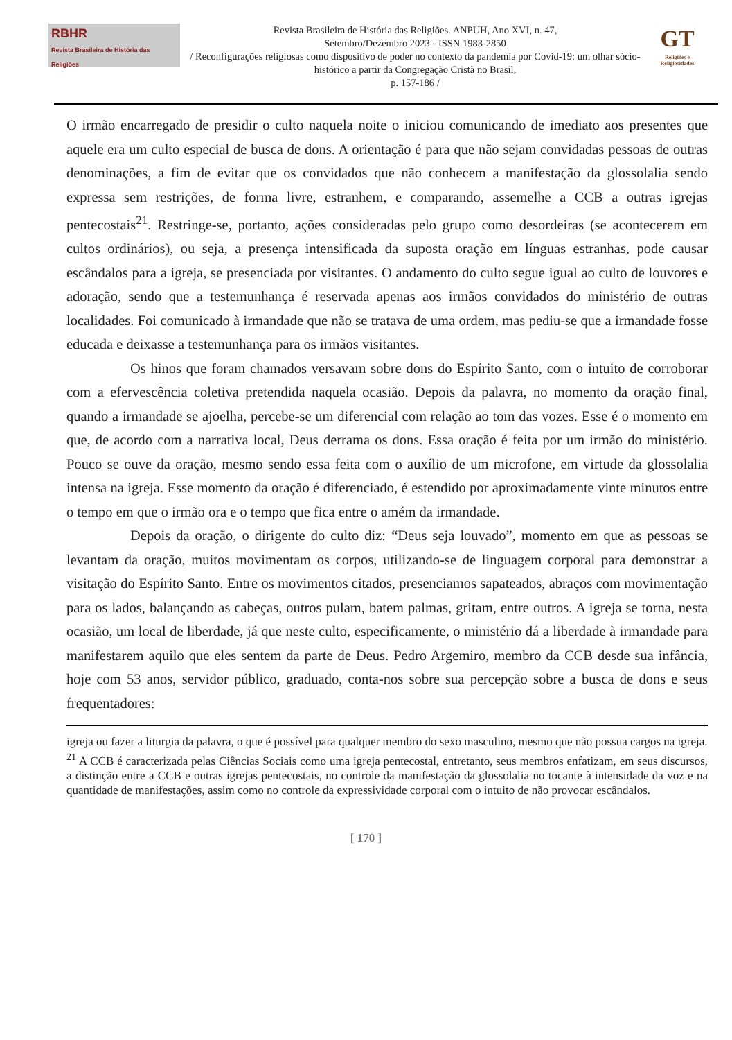RBHR
Revista Brasileira de História das Religiões
Revista Brasileira de História das Religiões. ANPUH, Ano XVI, n. 47,
Setembro/Dezembro 2023 - ISSN 1983-2850
/ Reconfigurações religiosas como dispositivo de poder no contexto da pandemia por Covid-19: um olhar sócio-histórico a partir da Congregação Cristã no Brasil,
p. 157-186 /
GT
Religiões e Religiosidades
O irmão encarregado de presidir o culto naquela noite o iniciou comunicando de imediato aos presentes que aquele era um culto especial de busca de dons. A orientação é para que não sejam convidadas pessoas de outras denominações, a fim de evitar que os convidados que não conhecem a manifestação da glossolalia sendo expressa sem restrições, de forma livre, estranhem, e comparando, assemelhe a CCB a outras igrejas pentecostais<sup>21</sup>. Restringe-se, portanto, ações consideradas pelo grupo como desordeiras (se acontecerem em cultos ordinários), ou seja, a presença intensificada da suposta oração em línguas estranhas, pode causar escândalos para a igreja, se presenciada por visitantes. O andamento do culto segue igual ao culto de louvores e adoração, sendo que a testemunhança é reservada apenas aos irmãos convidados do ministério de outras localidades. Foi comunicado à irmandade que não se tratava de uma ordem, mas pediu-se que a irmandade fosse educada e deixasse a testemunhança para os irmãos visitantes.
Os hinos que foram chamados versavam sobre dons do Espírito Santo, com o intuito de corroborar com a efervescência coletiva pretendida naquela ocasião. Depois da palavra, no momento da oração final, quando a irmandade se ajoelha, percebe-se um diferencial com relação ao tom das vozes. Esse é o momento em que, de acordo com a narrativa local, Deus derrama os dons. Essa oração é feita por um irmão do ministério. Pouco se ouve da oração, mesmo sendo essa feita com o auxílio de um microfone, em virtude da glossolalia intensa na igreja. Esse momento da oração é diferenciado, é estendido por aproximadamente vinte minutos entre o tempo em que o irmão ora e o tempo que fica entre o amém da irmandade.
Depois da oração, o dirigente do culto diz: “Deus seja louvado”, momento em que as pessoas se levantam da oração, muitos movimentam os corpos, utilizando-se de linguagem corporal para demonstrar a visitação do Espírito Santo. Entre os movimentos citados, presenciamos sapateados, abraços com movimentação para os lados, balançando as cabeças, outros pulam, batem palmas, gritam, entre outros. A igreja se torna, nesta ocasião, um local de liberdade, já que neste culto, especificamente, o ministério dá a liberdade à irmandade para manifestarem aquilo que eles sentem da parte de Deus. Pedro Argemiro, membro da CCB desde sua infância, hoje com 53 anos, servidor público, graduado, conta-nos sobre sua percepção sobre a busca de dons e seus frequentadores:
igreja ou fazer a liturgia da palavra, o que é possível para qualquer membro do sexo masculino, mesmo que não possua cargos na igreja.
<sup>21</sup> A CCB é caracterizada pelas Ciências Sociais como uma igreja pentecostal, entretanto, seus membros enfatizam, em seus discursos, a distinção entre a CCB e outras igrejas pentecostais, no controle da manifestação da glossolalia no tocante à intensidade da voz e na quantidade de manifestações, assim como no controle da expressividade corporal com o intuito de não provocar escândalos.
[ 170 ]